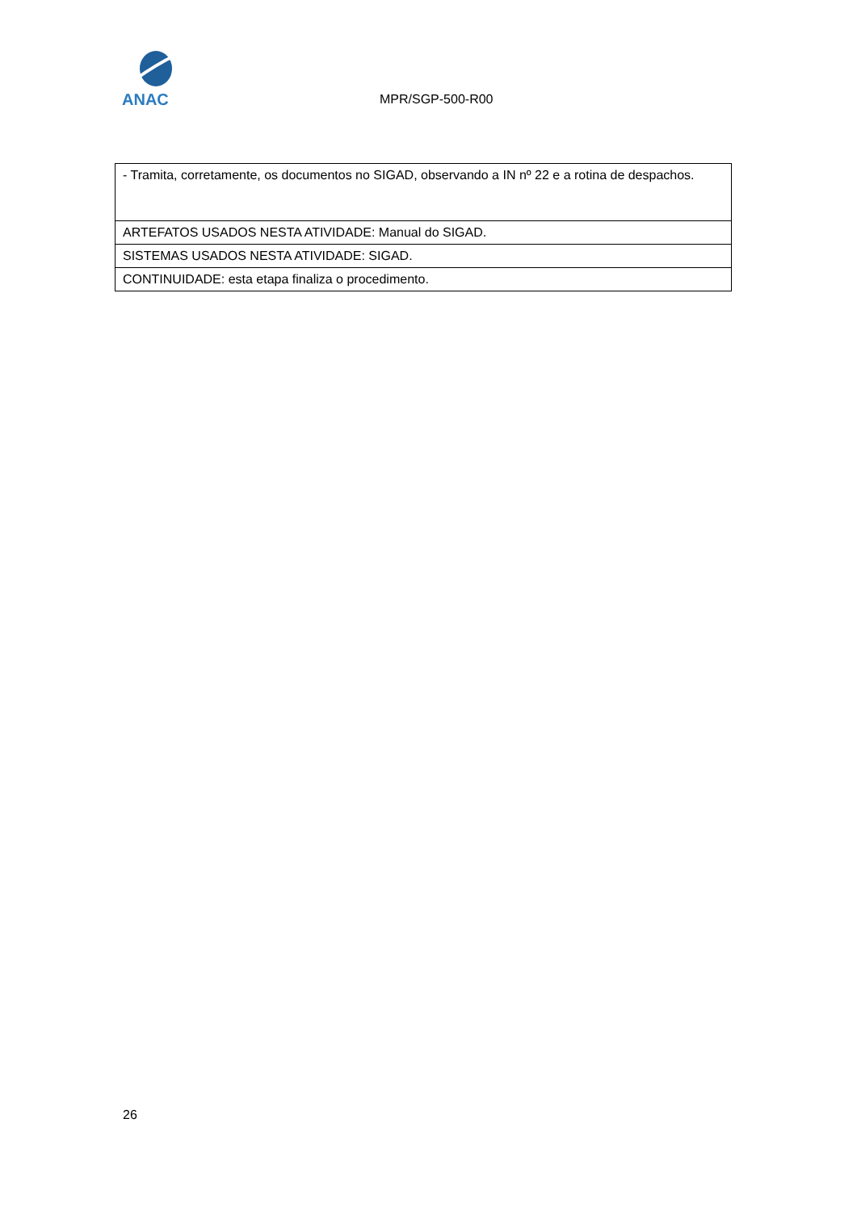ANAC
MPR/SGP-500-R00
| - Tramita, corretamente, os documentos no SIGAD, observando a IN nº 22 e a rotina de despachos. |
| ARTEFATOS USADOS NESTA ATIVIDADE: Manual do SIGAD. |
| SISTEMAS USADOS NESTA ATIVIDADE: SIGAD. |
| CONTINUIDADE: esta etapa finaliza o procedimento. |
26